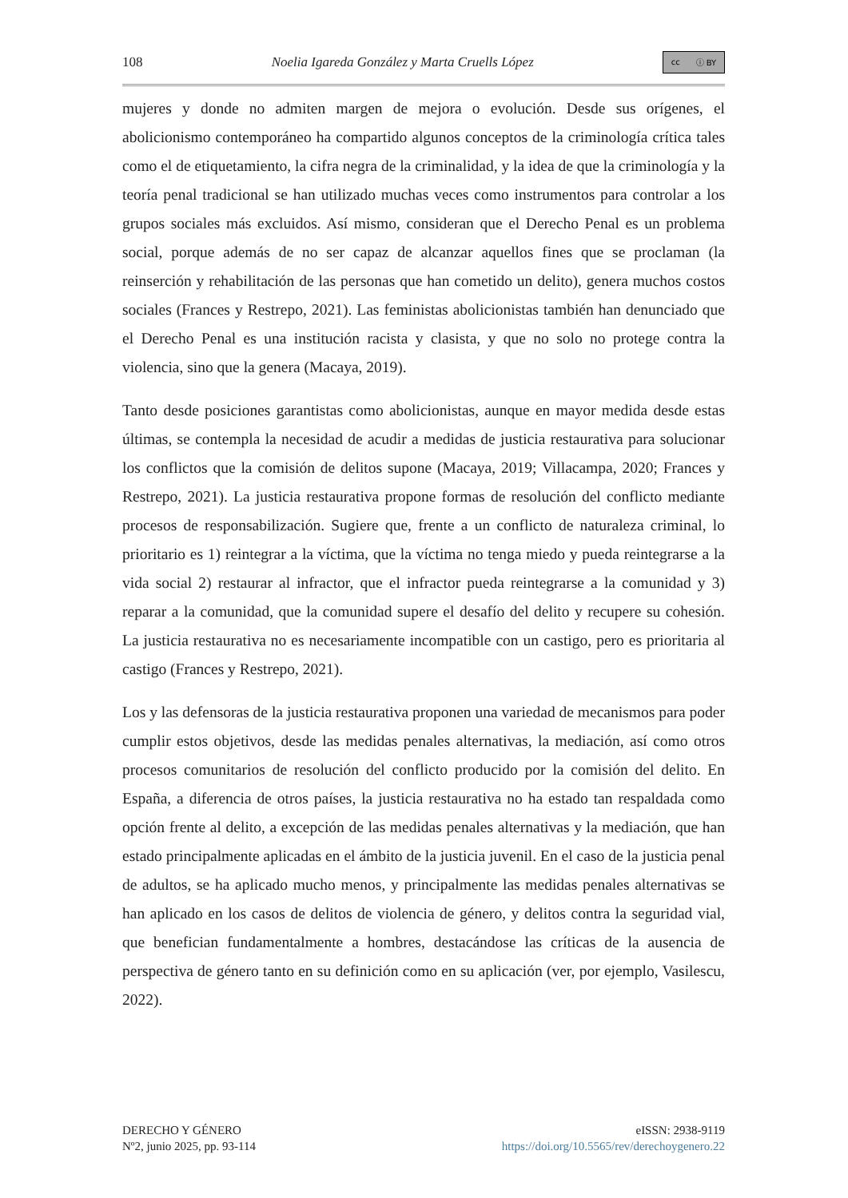108 Noelia Igareda González y Marta Cruells López cc ⓘ BY
mujeres y donde no admiten margen de mejora o evolución. Desde sus orígenes, el abolicionismo contemporáneo ha compartido algunos conceptos de la criminología crítica tales como el de etiquetamiento, la cifra negra de la criminalidad, y la idea de que la criminología y la teoría penal tradicional se han utilizado muchas veces como instrumentos para controlar a los grupos sociales más excluidos. Así mismo, consideran que el Derecho Penal es un problema social, porque además de no ser capaz de alcanzar aquellos fines que se proclaman (la reinserción y rehabilitación de las personas que han cometido un delito), genera muchos costos sociales (Frances y Restrepo, 2021). Las feministas abolicionistas también han denunciado que el Derecho Penal es una institución racista y clasista, y que no solo no protege contra la violencia, sino que la genera (Macaya, 2019).
Tanto desde posiciones garantistas como abolicionistas, aunque en mayor medida desde estas últimas, se contempla la necesidad de acudir a medidas de justicia restaurativa para solucionar los conflictos que la comisión de delitos supone (Macaya, 2019; Villacampa, 2020; Frances y Restrepo, 2021). La justicia restaurativa propone formas de resolución del conflicto mediante procesos de responsabilización. Sugiere que, frente a un conflicto de naturaleza criminal, lo prioritario es 1) reintegrar a la víctima, que la víctima no tenga miedo y pueda reintegrarse a la vida social 2) restaurar al infractor, que el infractor pueda reintegrarse a la comunidad y 3) reparar a la comunidad, que la comunidad supere el desafío del delito y recupere su cohesión. La justicia restaurativa no es necesariamente incompatible con un castigo, pero es prioritaria al castigo (Frances y Restrepo, 2021).
Los y las defensoras de la justicia restaurativa proponen una variedad de mecanismos para poder cumplir estos objetivos, desde las medidas penales alternativas, la mediación, así como otros procesos comunitarios de resolución del conflicto producido por la comisión del delito. En España, a diferencia de otros países, la justicia restaurativa no ha estado tan respaldada como opción frente al delito, a excepción de las medidas penales alternativas y la mediación, que han estado principalmente aplicadas en el ámbito de la justicia juvenil. En el caso de la justicia penal de adultos, se ha aplicado mucho menos, y principalmente las medidas penales alternativas se han aplicado en los casos de delitos de violencia de género, y delitos contra la seguridad vial, que benefician fundamentalmente a hombres, destacándose las críticas de la ausencia de perspectiva de género tanto en su definición como en su aplicación (ver, por ejemplo, Vasilescu, 2022).
DERECHO Y GÉNERO
Nº2, junio 2025, pp. 93-114
eISSN: 2938-9119
https://doi.org/10.5565/rev/derechoygenero.22